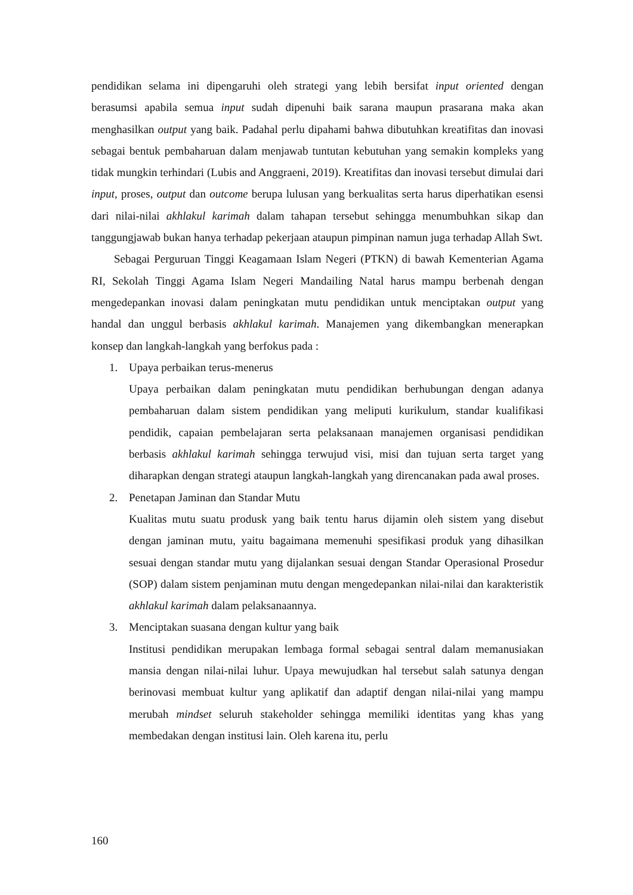pendidikan selama ini dipengaruhi oleh strategi yang lebih bersifat input oriented dengan berasumsi apabila semua input sudah dipenuhi baik sarana maupun prasarana maka akan menghasilkan output yang baik. Padahal perlu dipahami bahwa dibutuhkan kreatifitas dan inovasi sebagai bentuk pembaharuan dalam menjawab tuntutan kebutuhan yang semakin kompleks yang tidak mungkin terhindari (Lubis and Anggraeni, 2019). Kreatifitas dan inovasi tersebut dimulai dari input, proses, output dan outcome berupa lulusan yang berkualitas serta harus diperhatikan esensi dari nilai-nilai akhlakul karimah dalam tahapan tersebut sehingga menumbuhkan sikap dan tanggungjawab bukan hanya terhadap pekerjaan ataupun pimpinan namun juga terhadap Allah Swt.
Sebagai Perguruan Tinggi Keagamaan Islam Negeri (PTKN) di bawah Kementerian Agama RI, Sekolah Tinggi Agama Islam Negeri Mandailing Natal harus mampu berbenah dengan mengedepankan inovasi dalam peningkatan mutu pendidikan untuk menciptakan output yang handal dan unggul berbasis akhlakul karimah. Manajemen yang dikembangkan menerapkan konsep dan langkah-langkah yang berfokus pada :
1. Upaya perbaikan terus-menerus
Upaya perbaikan dalam peningkatan mutu pendidikan berhubungan dengan adanya pembaharuan dalam sistem pendidikan yang meliputi kurikulum, standar kualifikasi pendidik, capaian pembelajaran serta pelaksanaan manajemen organisasi pendidikan berbasis akhlakul karimah sehingga terwujud visi, misi dan tujuan serta target yang diharapkan dengan strategi ataupun langkah-langkah yang direncanakan pada awal proses.
2. Penetapan Jaminan dan Standar Mutu
Kualitas mutu suatu produsk yang baik tentu harus dijamin oleh sistem yang disebut dengan jaminan mutu, yaitu bagaimana memenuhi spesifikasi produk yang dihasilkan sesuai dengan standar mutu yang dijalankan sesuai dengan Standar Operasional Prosedur (SOP) dalam sistem penjaminan mutu dengan mengedepankan nilai-nilai dan karakteristik akhlakul karimah dalam pelaksanaannya.
3. Menciptakan suasana dengan kultur yang baik
Institusi pendidikan merupakan lembaga formal sebagai sentral dalam memanusiakan mansia dengan nilai-nilai luhur. Upaya mewujudkan hal tersebut salah satunya dengan berinovasi membuat kultur yang aplikatif dan adaptif dengan nilai-nilai yang mampu merubah mindset seluruh stakeholder sehingga memiliki identitas yang khas yang membedakan dengan institusi lain. Oleh karena itu, perlu
160